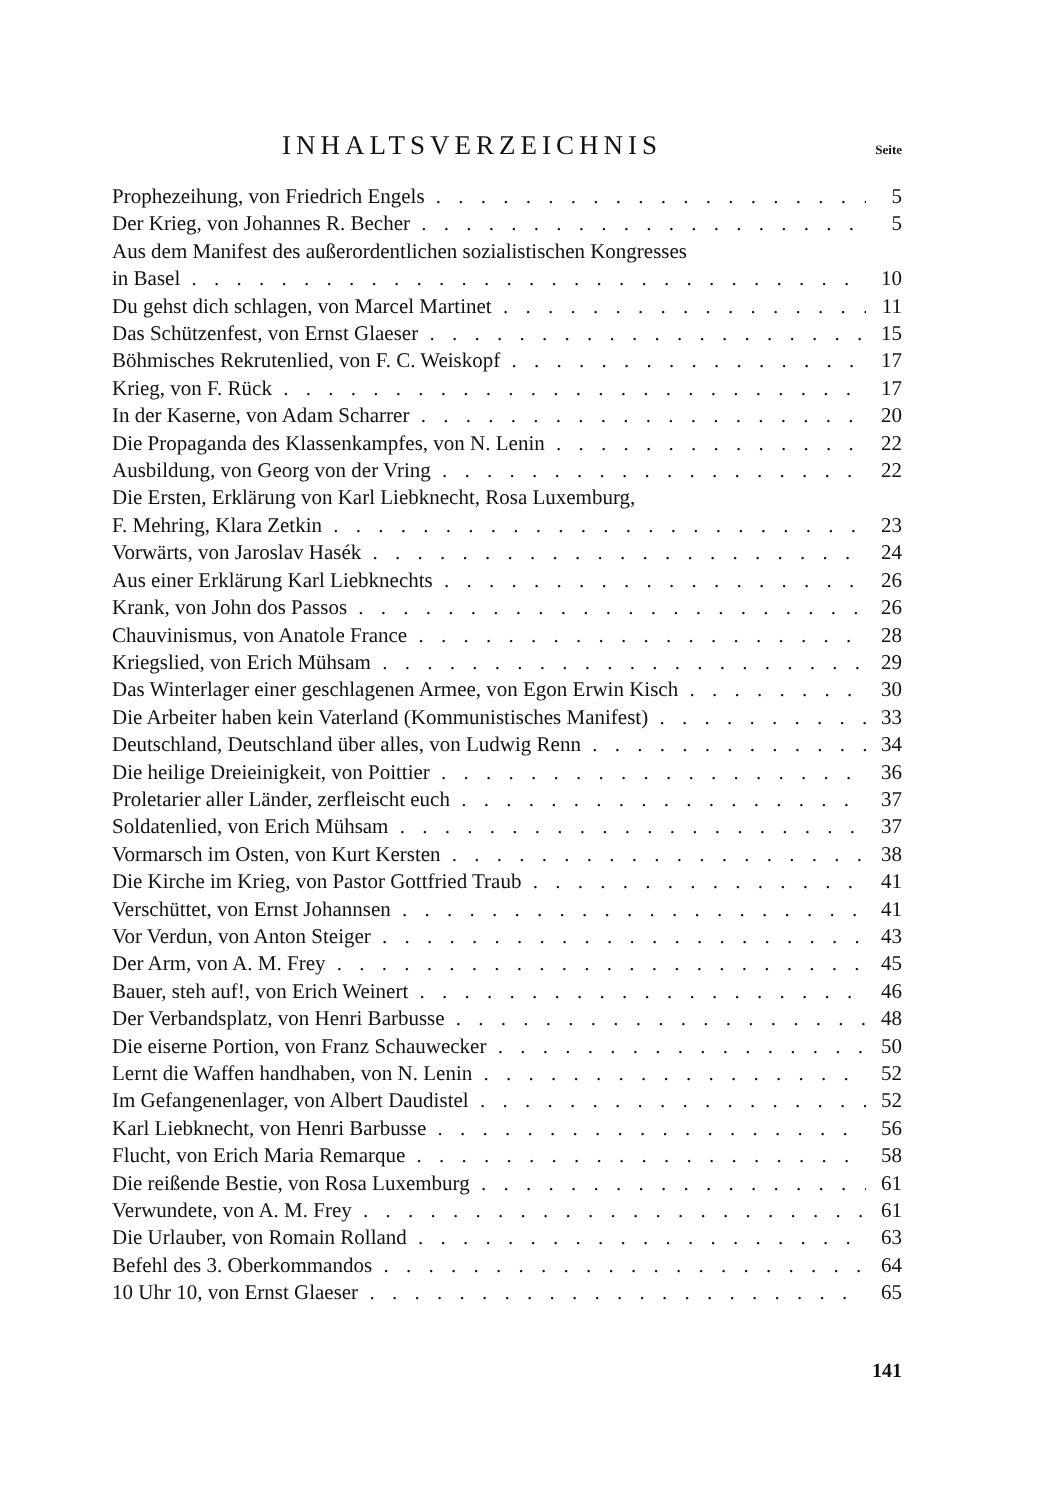INHALTSVERZEICHNIS
Seite
Prophezeihung, von Friedrich Engels 5
Der Krieg, von Johannes R. Becher 5
Aus dem Manifest des außerordentlichen sozialistischen Kongresses
in Basel 10
Du gehst dich schlagen, von Marcel Martinet 11
Das Schützenfest, von Ernst Glaeser 15
Böhmisches Rekrutenlied, von F. C. Weiskopf 17
Krieg, von F. Rück 17
In der Kaserne, von Adam Scharrer 20
Die Propaganda des Klassenkampfes, von N. Lenin 22
Ausbildung, von Georg von der Vring 22
Die Ersten, Erklärung von Karl Liebknecht, Rosa Luxemburg,
F. Mehring, Klara Zetkin 23
Vorwärts, von Jaroslav Hasék 24
Aus einer Erklärung Karl Liebknechts 26
Krank, von John dos Passos 26
Chauvinismus, von Anatole France 28
Kriegslied, von Erich Mühsam 29
Das Winterlager einer geschlagenen Armee, von Egon Erwin Kisch 30
Die Arbeiter haben kein Vaterland (Kommunistisches Manifest) 33
Deutschland, Deutschland über alles, von Ludwig Renn 34
Die heilige Dreieinigkeit, von Poittier 36
Proletarier aller Länder, zerfleischt euch 37
Soldatenlied, von Erich Mühsam 37
Vormarsch im Osten, von Kurt Kersten 38
Die Kirche im Krieg, von Pastor Gottfried Traub 41
Verschüttet, von Ernst Johannsen 41
Vor Verdun, von Anton Steiger 43
Der Arm, von A. M. Frey 45
Bauer, steh auf!, von Erich Weinert 46
Der Verbandsplatz, von Henri Barbusse 48
Die eiserne Portion, von Franz Schauwecker 50
Lernt die Waffen handhaben, von N. Lenin 52
Im Gefangenenlager, von Albert Daudistel 52
Karl Liebknecht, von Henri Barbusse 56
Flucht, von Erich Maria Remarque 58
Die reißende Bestie, von Rosa Luxemburg 61
Verwundete, von A. M. Frey 61
Die Urlauber, von Romain Rolland 63
Befehl des 3. Oberkommandos 64
10 Uhr 10, von Ernst Glaeser 65
141